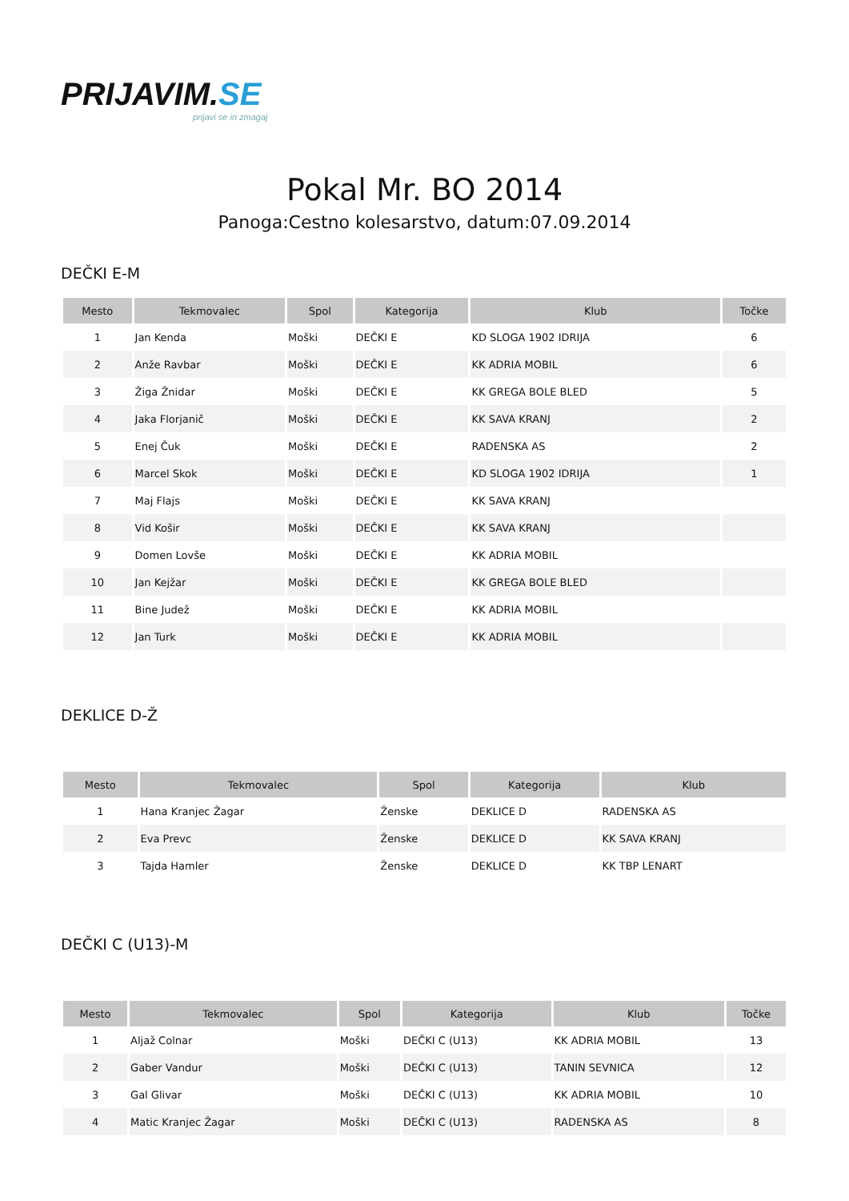PRIJAVIM.SE
prijavi se in zmagaj
Pokal Mr. BO 2014
Panoga:Cestno kolesarstvo, datum:07.09.2014
DEČKI E-M
| Mesto | Tekmovalec | Spol | Kategorija | Klub | Točke |
| --- | --- | --- | --- | --- | --- |
| 1 | Jan Kenda | Moški | DEČKI E | KD SLOGA 1902 IDRIJA | 6 |
| 2 | Anže Ravbar | Moški | DEČKI E | KK ADRIA MOBIL | 6 |
| 3 | Žiga Žnidar | Moški | DEČKI E | KK GREGA BOLE BLED | 5 |
| 4 | Jaka Florjanič | Moški | DEČKI E | KK SAVA KRANJ | 2 |
| 5 | Enej Čuk | Moški | DEČKI E | RADENSKA AS | 2 |
| 6 | Marcel Skok | Moški | DEČKI E | KD SLOGA 1902 IDRIJA | 1 |
| 7 | Maj Flajs | Moški | DEČKI E | KK SAVA KRANJ | |
| 8 | Vid Košir | Moški | DEČKI E | KK SAVA KRANJ | |
| 9 | Domen Lovše | Moški | DEČKI E | KK ADRIA MOBIL | |
| 10 | Jan Kejžar | Moški | DEČKI E | KK GREGA BOLE BLED | |
| 11 | Bine Judež | Moški | DEČKI E | KK ADRIA MOBIL | |
| 12 | Jan Turk | Moški | DEČKI E | KK ADRIA MOBIL | |
DEKLICE D-Ž
| Mesto | Tekmovalec | Spol | Kategorija | Klub |
| --- | --- | --- | --- | --- |
| 1 | Hana Kranjec Žagar | Ženske | DEKLICE D | RADENSKA AS |
| 2 | Eva Prevc | Ženske | DEKLICE D | KK SAVA KRANJ |
| 3 | Tajda Hamler | Ženske | DEKLICE D | KK TBP LENART |
DEČKI C (U13)-M
| Mesto | Tekmovalec | Spol | Kategorija | Klub | Točke |
| --- | --- | --- | --- | --- | --- |
| 1 | Aljaž Colnar | Moški | DEČKI C (U13) | KK ADRIA MOBIL | 13 |
| 2 | Gaber Vandur | Moški | DEČKI C (U13) | TANIN SEVNICA | 12 |
| 3 | Gal Glivar | Moški | DEČKI C (U13) | KK ADRIA MOBIL | 10 |
| 4 | Matic Kranjec Žagar | Moški | DEČKI C (U13) | RADENSKA AS | 8 |